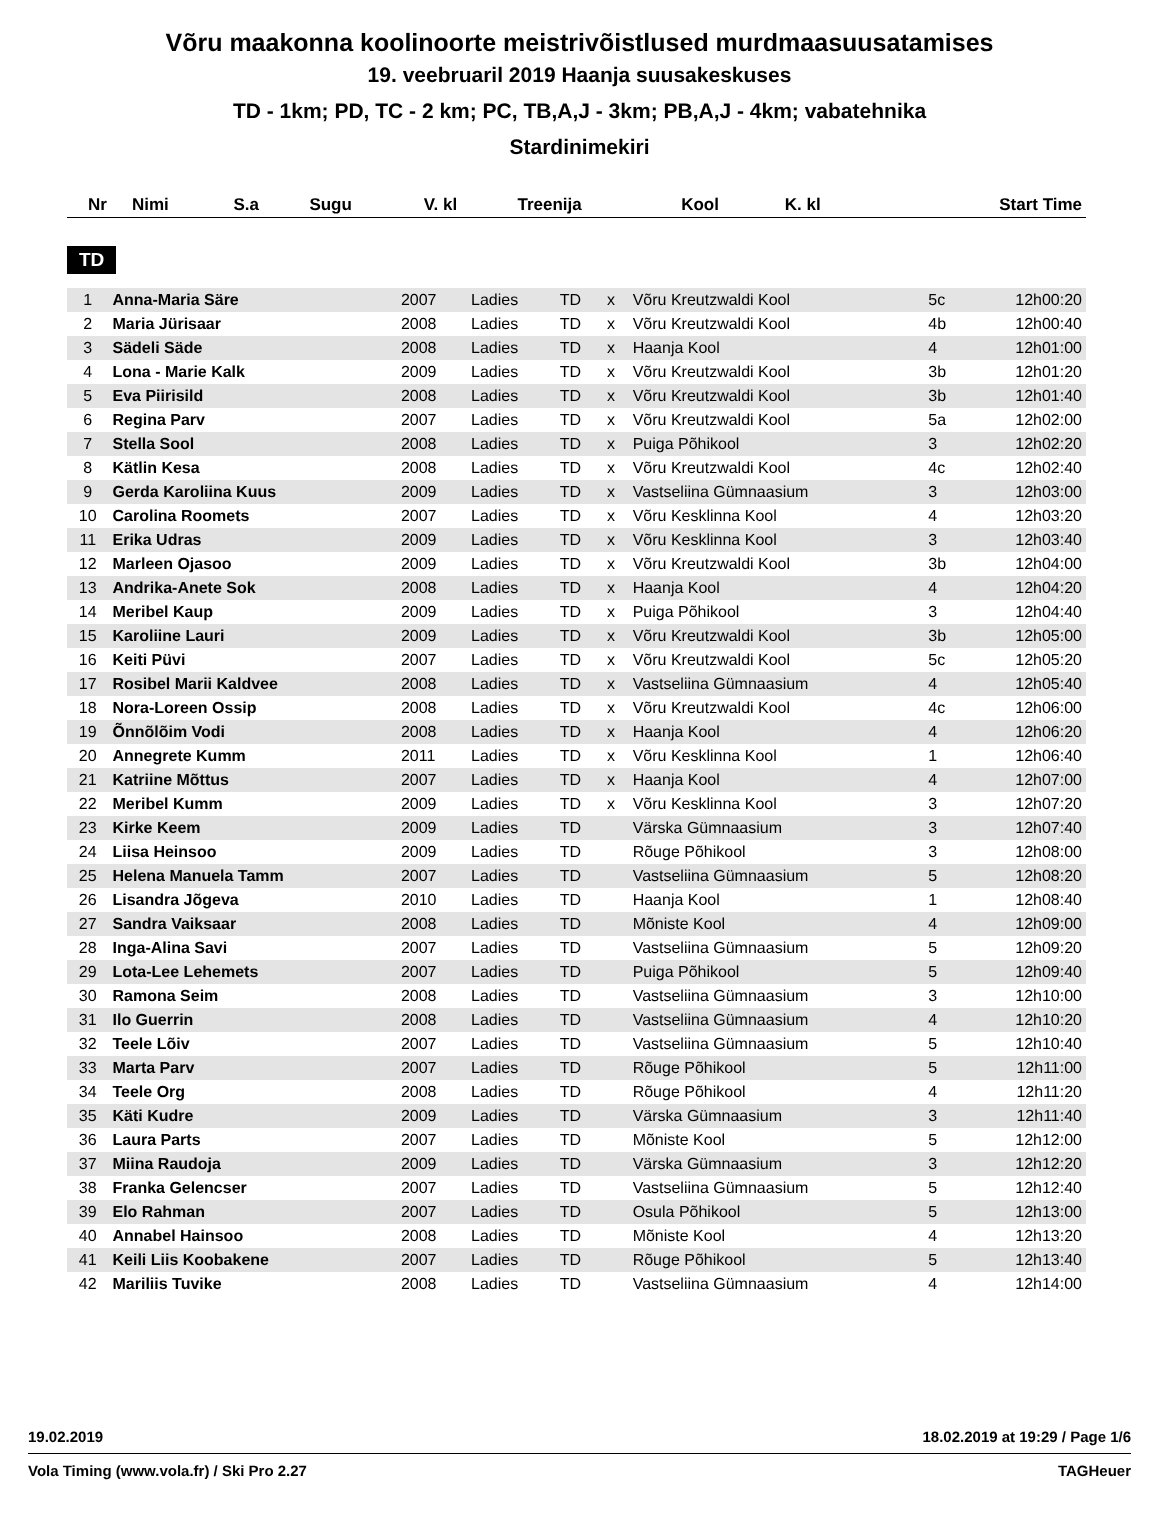Võru maakonna koolinoorte meistrivõistlused murdmaasuusatamises
19. veebruaril 2019 Haanja suusakeskuses
TD - 1km; PD, TC - 2 km; PC, TB,A,J - 3km; PB,A,J - 4km; vabatehnika
Stardinimekiri
| Nr | Nimi | S.a | Sugu | V. kl | Treenija | Kool | K. kl | Start Time |
| --- | --- | --- | --- | --- | --- | --- | --- | --- |
TD
| 1 | Anna-Maria Säre | 2007 | Ladies | TD | x | Võru Kreutzwaldi Kool | 5c | 12h00:20 |
| 2 | Maria Jürisaar | 2008 | Ladies | TD | x | Võru Kreutzwaldi Kool | 4b | 12h00:40 |
| 3 | Sädeli Säde | 2008 | Ladies | TD | x | Haanja Kool | 4 | 12h01:00 |
| 4 | Lona - Marie Kalk | 2009 | Ladies | TD | x | Võru Kreutzwaldi Kool | 3b | 12h01:20 |
| 5 | Eva Piirisild | 2008 | Ladies | TD | x | Võru Kreutzwaldi Kool | 3b | 12h01:40 |
| 6 | Regina Parv | 2007 | Ladies | TD | x | Võru Kreutzwaldi Kool | 5a | 12h02:00 |
| 7 | Stella Sool | 2008 | Ladies | TD | x | Puiga Põhikool | 3 | 12h02:20 |
| 8 | Kätlin Kesa | 2008 | Ladies | TD | x | Võru Kreutzwaldi Kool | 4c | 12h02:40 |
| 9 | Gerda Karoliina Kuus | 2009 | Ladies | TD | x | Vastseliina Gümnaasium | 3 | 12h03:00 |
| 10 | Carolina Roomets | 2007 | Ladies | TD | x | Võru Kesklinna Kool | 4 | 12h03:20 |
| 11 | Erika Udras | 2009 | Ladies | TD | x | Võru Kesklinna Kool | 3 | 12h03:40 |
| 12 | Marleen Ojasoo | 2009 | Ladies | TD | x | Võru Kreutzwaldi Kool | 3b | 12h04:00 |
| 13 | Andrika-Anete Sok | 2008 | Ladies | TD | x | Haanja Kool | 4 | 12h04:20 |
| 14 | Meribel Kaup | 2009 | Ladies | TD | x | Puiga Põhikool | 3 | 12h04:40 |
| 15 | Karoliine Lauri | 2009 | Ladies | TD | x | Võru Kreutzwaldi Kool | 3b | 12h05:00 |
| 16 | Keiti Püvi | 2007 | Ladies | TD | x | Võru Kreutzwaldi Kool | 5c | 12h05:20 |
| 17 | Rosibel Marii Kaldvee | 2008 | Ladies | TD | x | Vastseliina Gümnaasium | 4 | 12h05:40 |
| 18 | Nora-Loreen Ossip | 2008 | Ladies | TD | x | Võru Kreutzwaldi Kool | 4c | 12h06:00 |
| 19 | Õnnõlõim Vodi | 2008 | Ladies | TD | x | Haanja Kool | 4 | 12h06:20 |
| 20 | Annegrete Kumm | 2011 | Ladies | TD | x | Võru Kesklinna Kool | 1 | 12h06:40 |
| 21 | Katriine Mõttus | 2007 | Ladies | TD | x | Haanja Kool | 4 | 12h07:00 |
| 22 | Meribel Kumm | 2009 | Ladies | TD | x | Võru Kesklinna Kool | 3 | 12h07:20 |
| 23 | Kirke Keem | 2009 | Ladies | TD | | Värska Gümnaasium | 3 | 12h07:40 |
| 24 | Liisa Heinsoo | 2009 | Ladies | TD | | Rõuge Põhikool | 3 | 12h08:00 |
| 25 | Helena Manuela Tamm | 2007 | Ladies | TD | | Vastseliina Gümnaasium | 5 | 12h08:20 |
| 26 | Lisandra Jõgeva | 2010 | Ladies | TD | | Haanja Kool | 1 | 12h08:40 |
| 27 | Sandra Vaiksaar | 2008 | Ladies | TD | | Mõniste Kool | 4 | 12h09:00 |
| 28 | Inga-Alina Savi | 2007 | Ladies | TD | | Vastseliina Gümnaasium | 5 | 12h09:20 |
| 29 | Lota-Lee Lehemets | 2007 | Ladies | TD | | Puiga Põhikool | 5 | 12h09:40 |
| 30 | Ramona Seim | 2008 | Ladies | TD | | Vastseliina Gümnaasium | 3 | 12h10:00 |
| 31 | Ilo Guerrin | 2008 | Ladies | TD | | Vastseliina Gümnaasium | 4 | 12h10:20 |
| 32 | Teele Lõiv | 2007 | Ladies | TD | | Vastseliina Gümnaasium | 5 | 12h10:40 |
| 33 | Marta Parv | 2007 | Ladies | TD | | Rõuge Põhikool | 5 | 12h11:00 |
| 34 | Teele Org | 2008 | Ladies | TD | | Rõuge Põhikool | 4 | 12h11:20 |
| 35 | Käti Kudre | 2009 | Ladies | TD | | Värska Gümnaasium | 3 | 12h11:40 |
| 36 | Laura Parts | 2007 | Ladies | TD | | Mõniste Kool | 5 | 12h12:00 |
| 37 | Miina Raudoja | 2009 | Ladies | TD | | Värska Gümnaasium | 3 | 12h12:20 |
| 38 | Franka Gelencser | 2007 | Ladies | TD | | Vastseliina Gümnaasium | 5 | 12h12:40 |
| 39 | Elo Rahman | 2007 | Ladies | TD | | Osula Põhikool | 5 | 12h13:00 |
| 40 | Annabel Hainsoo | 2008 | Ladies | TD | | Mõniste Kool | 4 | 12h13:20 |
| 41 | Keili Liis Koobakene | 2007 | Ladies | TD | | Rõuge Põhikool | 5 | 12h13:40 |
| 42 | Mariliis Tuvike | 2008 | Ladies | TD | | Vastseliina Gümnaasium | 4 | 12h14:00 |
19.02.2019 18.02.2019 at 19:29 / Page 1/6
Vola Timing (www.vola.fr) / Ski Pro 2.27 TAGHeuer